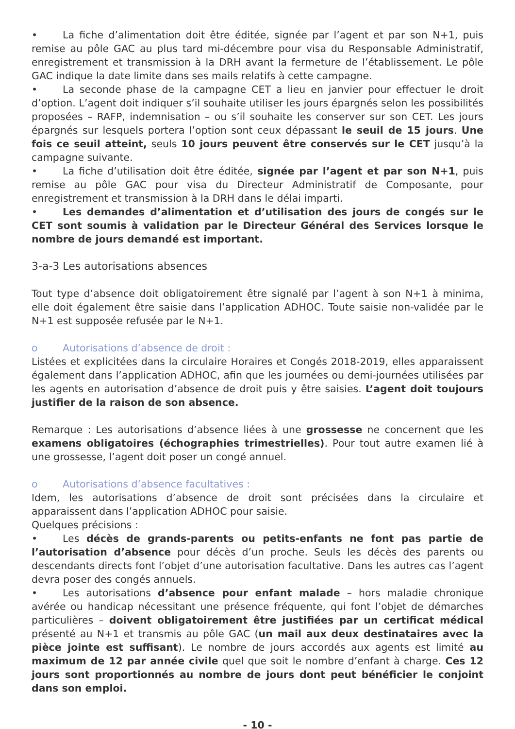• La fiche d’alimentation doit être éditée, signée par l’agent et par son N+1, puis remise au pôle GAC au plus tard mi-décembre pour visa du Responsable Administratif, enregistrement et transmission à la DRH avant la fermeture de l’établissement. Le pôle GAC indique la date limite dans ses mails relatifs à cette campagne.
• La seconde phase de la campagne CET a lieu en janvier pour effectuer le droit d’option. L’agent doit indiquer s’il souhaite utiliser les jours épargnés selon les possibilités proposées – RAFP, indemnisation – ou s’il souhaite les conserver sur son CET. Les jours épargnés sur lesquels portera l’option sont ceux dépassant le seuil de 15 jours. Une fois ce seuil atteint, seuls 10 jours peuvent être conservés sur le CET jusqu’à la campagne suivante.
• La fiche d’utilisation doit être éditée, signée par l’agent et par son N+1, puis remise au pôle GAC pour visa du Directeur Administratif de Composante, pour enregistrement et transmission à la DRH dans le délai imparti.
• Les demandes d’alimentation et d’utilisation des jours de congés sur le CET sont soumis à validation par le Directeur Général des Services lorsque le nombre de jours demandé est important.
3-a-3 Les autorisations absences
Tout type d’absence doit obligatoirement être signalé par l’agent à son N+1 à minima, elle doit également être saisie dans l’application ADHOC. Toute saisie non-validée par le N+1 est supposée refusée par le N+1.
o Autorisations d’absence de droit :
Listées et explicitées dans la circulaire Horaires et Congés 2018-2019, elles apparaissent également dans l’application ADHOC, afin que les journées ou demi-journées utilisées par les agents en autorisation d’absence de droit puis y être saisies. L’agent doit toujours justifier de la raison de son absence.
Remarque : Les autorisations d’absence liées à une grossesse ne concernent que les examens obligatoires (échographies trimestrielles). Pour tout autre examen lié à une grossesse, l’agent doit poser un congé annuel.
o Autorisations d’absence facultatives :
Idem, les autorisations d’absence de droit sont précisées dans la circulaire et apparaissent dans l’application ADHOC pour saisie.
Quelques précisions :
• Les décès de grands-parents ou petits-enfants ne font pas partie de l’autorisation d’absence pour décès d’un proche. Seuls les décès des parents ou descendants directs font l’objet d’une autorisation facultative. Dans les autres cas l’agent devra poser des congés annuels.
• Les autorisations d’absence pour enfant malade – hors maladie chronique avérée ou handicap nécessitant une présence fréquente, qui font l’objet de démarches particulières – doivent obligatoirement être justifiées par un certificat médical présenté au N+1 et transmis au pôle GAC (un mail aux deux destinataires avec la pièce jointe est suffisant). Le nombre de jours accordés aux agents est limité au maximum de 12 par année civile quel que soit le nombre d’enfant à charge. Ces 12 jours sont proportionnés au nombre de jours dont peut bénéficier le conjoint dans son emploi.
- 10 -